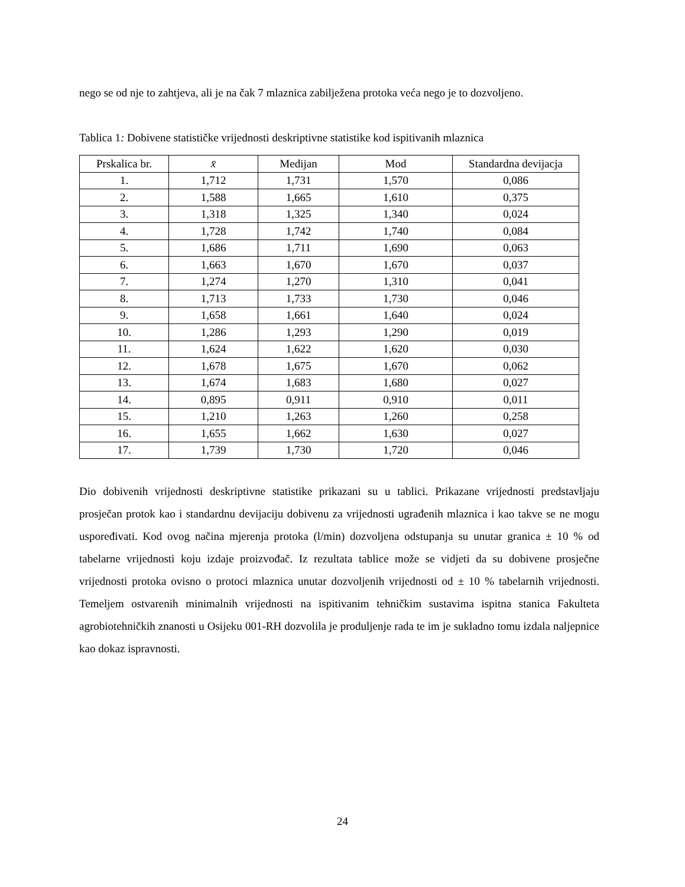nego se od nje to zahtjeva, ali je na čak 7 mlaznica zabilježena protoka veća nego je to dozvoljeno.
Tablica 1: Dobivene statističke vrijednosti deskriptivne statistike kod ispitivanih mlaznica
| Prskalica br. | x̄ | Medijan | Mod | Standardna devijacja |
| --- | --- | --- | --- | --- |
| 1. | 1,712 | 1,731 | 1,570 | 0,086 |
| 2. | 1,588 | 1,665 | 1,610 | 0,375 |
| 3. | 1,318 | 1,325 | 1,340 | 0,024 |
| 4. | 1,728 | 1,742 | 1,740 | 0,084 |
| 5. | 1,686 | 1,711 | 1,690 | 0,063 |
| 6. | 1,663 | 1,670 | 1,670 | 0,037 |
| 7. | 1,274 | 1,270 | 1,310 | 0,041 |
| 8. | 1,713 | 1,733 | 1,730 | 0,046 |
| 9. | 1,658 | 1,661 | 1,640 | 0,024 |
| 10. | 1,286 | 1,293 | 1,290 | 0,019 |
| 11. | 1,624 | 1,622 | 1,620 | 0,030 |
| 12. | 1,678 | 1,675 | 1,670 | 0,062 |
| 13. | 1,674 | 1,683 | 1,680 | 0,027 |
| 14. | 0,895 | 0,911 | 0,910 | 0,011 |
| 15. | 1,210 | 1,263 | 1,260 | 0,258 |
| 16. | 1,655 | 1,662 | 1,630 | 0,027 |
| 17. | 1,739 | 1,730 | 1,720 | 0,046 |
Dio dobivenih vrijednosti deskriptivne statistike prikazani su u tablici. Prikazane vrijednosti predstavljaju prosječan protok kao i standardnu devijaciju dobivenu za vrijednosti ugrađenih mlaznica i kao takve se ne mogu uspoređivati. Kod ovog načina mjerenja protoka (l/min) dozvoljena odstupanja su unutar granica ± 10 % od tabelarne vrijednosti koju izdaje proizvođač. Iz rezultata tablice može se vidjeti da su dobivene prosječne vrijednosti protoka ovisno o protoci mlaznica unutar dozvoljenih vrijednosti od ± 10 % tabelarnih vrijednosti. Temeljem ostvarenih minimalnih vrijednosti na ispitivanim tehničkim sustavima ispitna stanica Fakulteta agrobiotehničkih znanosti u Osijeku 001-RH dozvolila je produljenje rada te im je sukladno tomu izdala naljepnice kao dokaz ispravnosti.
24